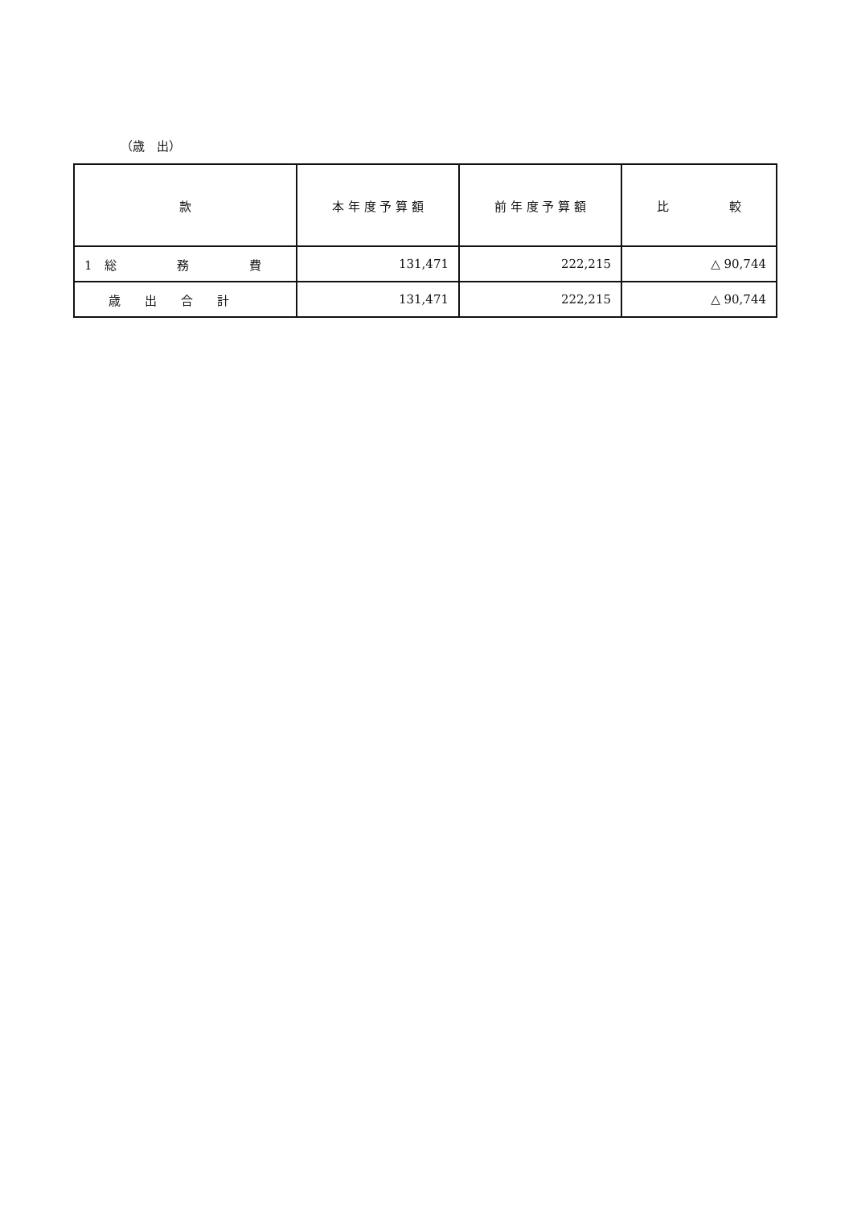（歳　出）
| 款 | 本 年 度 予 算 額 | 前 年 度 予 算 額 | 比 較 |
| --- | --- | --- | --- |
| 1 総 務 費 | 131,471 | 222,215 | △ 90,744 |
| 歳 出 合 計 | 131,471 | 222,215 | △ 90,744 |